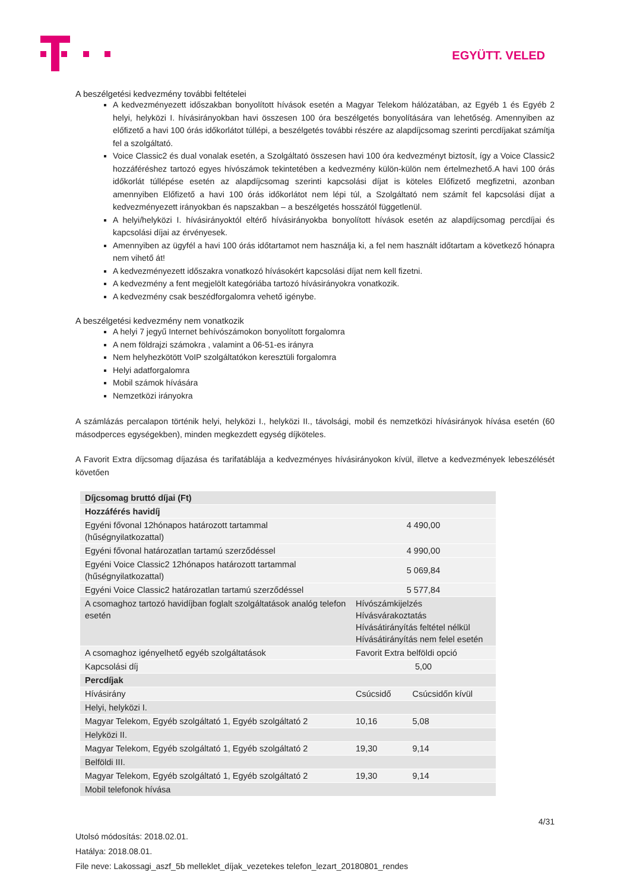EGYÜTT. VELED
A beszélgetési kedvezmény további feltételei
A kedvezményezett időszakban bonyolított hívások esetén a Magyar Telekom hálózatában, az Egyéb 1 és Egyéb 2 helyi, helyközi I. hívásirányokban havi összesen 100 óra beszélgetés bonyolítására van lehetőség. Amennyiben az előfizető a havi 100 órás időkorlátot túllépi, a beszélgetés további részére az alapdíjcsomag szerinti percdíjakat számítja fel a szolgáltató.
Voice Classic2 és dual vonalak esetén, a Szolgáltató összesen havi 100 óra kedvezményt biztosít, így a Voice Classic2 hozzáféréshez tartozó egyes hívószámok tekintetében a kedvezmény külön-külön nem értelmezhető.A havi 100 órás időkorlát túllépése esetén az alapdíjcsomag szerinti kapcsolási díjat is köteles Előfizető megfizetni, azonban amennyiben Előfizető a havi 100 órás időkorlátot nem lépi túl, a Szolgáltató nem számít fel kapcsolási díjat a kedvezményezett irányokban és napszakban – a beszélgetés hosszától függetlenül.
A helyi/helyközi I. hívásirányoktól eltérő hívásirányokba bonyolított hívások esetén az alapdíjcsomag percdíjai és kapcsolási díjai az érvényesek.
Amennyiben az ügyfél a havi 100 órás időtartamot nem használja ki, a fel nem használt időtartam a következő hónapra nem vihető át!
A kedvezményezett időszakra vonatkozó hívásokért kapcsolási díjat nem kell fizetni.
A kedvezmény a fent megjelölt kategóriába tartozó hívásirányokra vonatkozik.
A kedvezmény csak beszédforgalomra vehető igénybe.
A beszélgetési kedvezmény nem vonatkozik
A helyi 7 jegyű Internet behívószámokon bonyolított forgalomra
A nem földrajzi számokra , valamint a 06-51-es irányra
Nem helyhezkötött VoIP szolgáltatókon keresztüli forgalomra
Helyi adatforgalomra
Mobil számok hívására
Nemzetközi irányokra
A számlázás percalapon történik helyi, helyközi I., helyközi II., távolsági, mobil és nemzetközi hívásirányok hívása esetén (60 másodperces egységekben), minden megkezdett egység díjköteles.
A Favorit Extra díjcsomag díjazása és tarifatáblája a kedvezményes hívásirányokon kívül, illetve a kedvezmények lebeszélését követően
| Díjcsomag bruttó díjai (Ft) | | |
| Hozzáférés havidíj | | |
| Egyéni fővonal 12hónapos határozott tartammal (hűségnyilatkozattal) | 4 490,00 | |
| Egyéni fővonal határozatlan tartamú szerződéssel | 4 990,00 | |
| Egyéni Voice Classic2 12hónapos határozott tartammal (hűségnyilatkozattal) | 5 069,84 | |
| Egyéni Voice Classic2 határozatlan tartamú szerződéssel | 5 577,84 | |
| A csomaghoz tartozó havidíjban foglalt szolgáltatások analóg telefon esetén | Hívószámkijelzés Hívásvárakoztatás Hívásátirányítás feltétel nélkül Hívásátirányítás nem felel esetén | |
| A csomaghoz igényelhető egyéb szolgáltatások | Favorit Extra belföldi opció | |
| Kapcsolási díj | 5,00 | |
| Percdíjak | | |
| Hívásirány | Csúcsidő | Csúcsidőn kívül |
| Helyi, helyközi I. | | |
| Magyar Telekom, Egyéb szolgáltató 1, Egyéb szolgáltató 2 | 10,16 | 5,08 |
| Helyközi II. | | |
| Magyar Telekom, Egyéb szolgáltató 1, Egyéb szolgáltató 2 | 19,30 | 9,14 |
| Belföldi III. | | |
| Magyar Telekom, Egyéb szolgáltató 1, Egyéb szolgáltató 2 | 19,30 | 9,14 |
| Mobil telefonok hívása | | |
4/31
Utolsó módosítás: 2018.02.01.
Hatálya: 2018.08.01.
File neve: Lakossagi_aszf_5b melleklet_díjak_vezetekes telefon_lezart_20180801_rendes